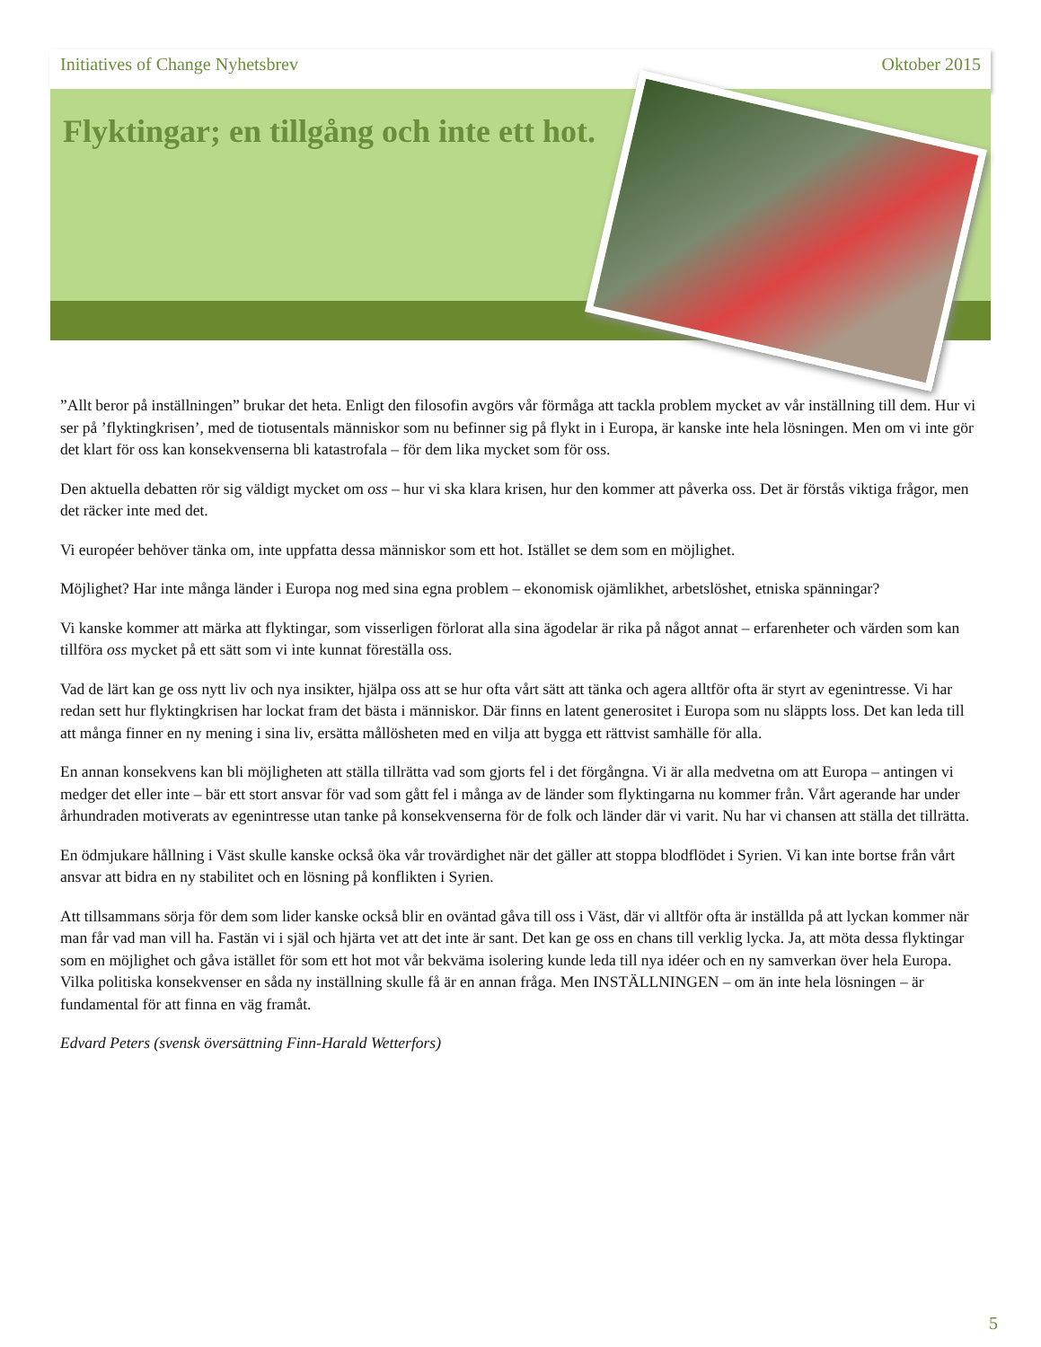Initiatives of Change Nyhetsbrev Oktober 2015
Flyktingar; en tillgång och inte ett hot.
”Allt beror på inställningen” brukar det heta. Enligt den filosofin avgörs vår förmåga att tackla problem mycket av vår inställning till dem. Hur vi ser på ’flyktingkrisen’, med de tiotusentals människor som nu befinner sig på flykt in i Europa, är kanske inte hela lösningen. Men om vi inte gör det klart för oss kan konsekvenserna bli katastrofala – för dem lika mycket som för oss.
Den aktuella debatten rör sig väldigt mycket om oss – hur vi ska klara krisen, hur den kommer att påverka oss. Det är förstås viktiga frågor, men det räcker inte med det.
Vi européer behöver tänka om, inte uppfatta dessa människor som ett hot. Istället se dem som en möjlighet.
Möjlighet? Har inte många länder i Europa nog med sina egna problem – ekonomisk ojämlikhet, arbetslöshet, etniska spänningar?
Vi kanske kommer att märka att flyktingar, som visserligen förlorat alla sina ägodelar är rika på något annat – erfarenheter och värden som kan tillföra oss mycket på ett sätt som vi inte kunnat föreställa oss.
Vad de lärt kan ge oss nytt liv och nya insikter, hjälpa oss att se hur ofta vårt sätt att tänka och agera alltför ofta är styrt av egenintresse. Vi har redan sett hur flyktingkrisen har lockat fram det bästa i människor. Där finns en latent generositet i Europa som nu släppts loss. Det kan leda till att många finner en ny mening i sina liv, ersätta mållösheten med en vilja att bygga ett rättvist samhälle för alla.
En annan konsekvens kan bli möjligheten att ställa tillrätta vad som gjorts fel i det förgångna. Vi är alla medvetna om att Europa – antingen vi medger det eller inte – bär ett stort ansvar för vad som gått fel i många av de länder som flyktingarna nu kommer från. Vårt agerande har under århundraden motiverats av egenintresse utan tanke på konsekvenserna för de folk och länder där vi varit. Nu har vi chansen att ställa det tillrätta.
En ödmjukare hållning i Väst skulle kanske också öka vår trovärdighet när det gäller att stoppa blodflödet i Syrien. Vi kan inte bortse från vårt ansvar att bidra en ny stabilitet och en lösning på konflikten i Syrien.
Att tillsammans sörja för dem som lider kanske också blir en oväntad gåva till oss i Väst, där vi alltför ofta är inställda på att lyckan kommer när man får vad man vill ha. Fastän vi i själ och hjärta vet att det inte är sant. Det kan ge oss en chans till verklig lycka. Ja, att möta dessa flyktingar som en möjlighet och gåva istället för som ett hot mot vår bekväma isolering kunde leda till nya idéer och en ny samverkan över hela Europa. Vilka politiska konsekvenser en såda ny inställning skulle få är en annan fråga. Men INSTÄLLNINGEN – om än inte hela lösningen – är fundamental för att finna en väg framåt.
Edvard Peters (svensk översättning Finn-Harald Wetterfors)
5